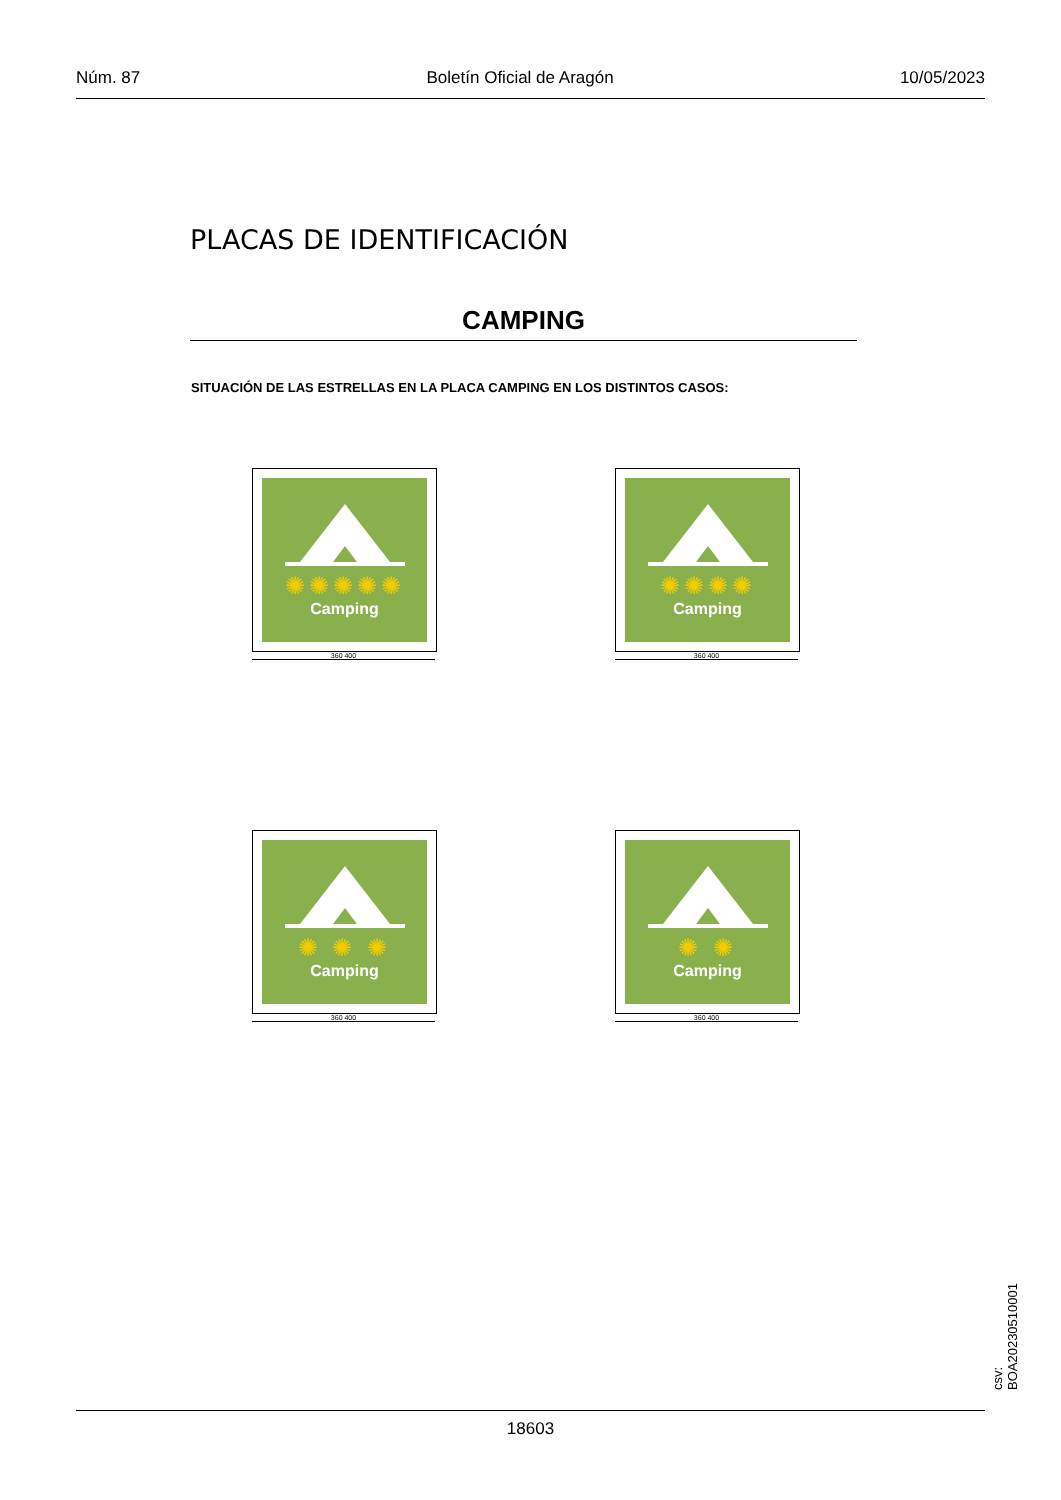Núm. 87 Boletín Oficial de Aragón 10/05/2023
PLACAS DE IDENTIFICACIÓN
CAMPING
SITUACIÓN DE LAS ESTRELLAS EN LA PLACA CAMPING EN LOS DISTINTOS CASOS:
✺✺✺✺✺
Camping
360 400
✺✺✺✺
Camping
360 400
✺ ✺ ✺
Camping
360 400
✺ ✺
Camping
360 400
18603
csv: BOA20230510001